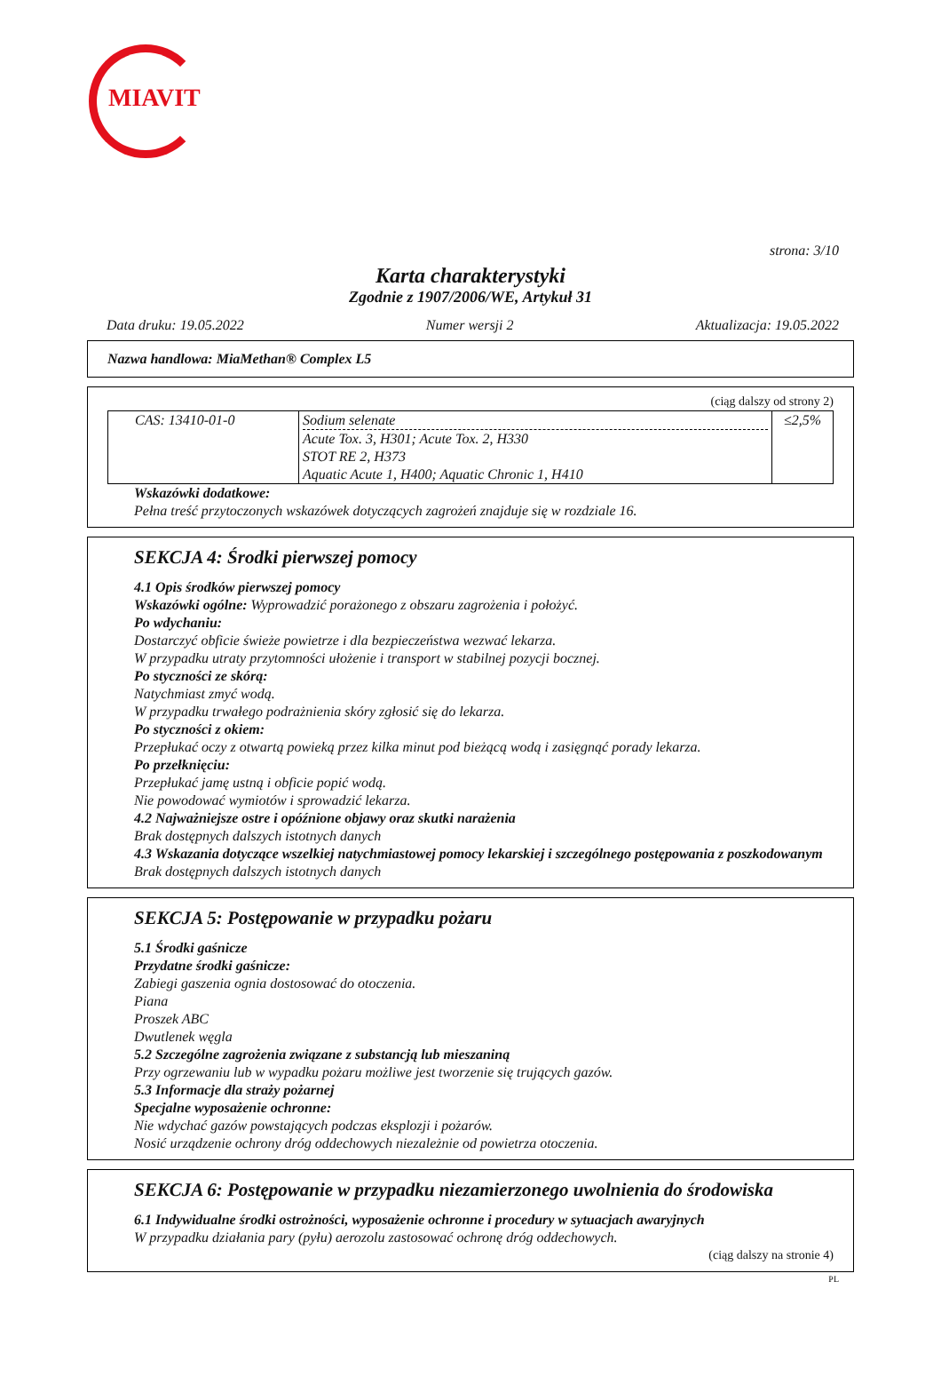MIAVIT
strona: 3/10
Karta charakterystyki
Zgodnie z 1907/2006/WE, Artykuł 31
Data druku: 19.05.2022 Numer wersji 2 Aktualizacja: 19.05.2022
Nazwa handlowa: MiaMethan® Complex L5
(ciąg dalszy od strony 2)
| CAS: 13410-01-0 | Sodium selenate Acute Tox. 3, H301; Acute Tox. 2, H330 STOT RE 2, H373 Aquatic Acute 1, H400; Aquatic Chronic 1, H410 | ≤2,5% |
Wskazówki dodatkowe:
Pełna treść przytoczonych wskazówek dotyczących zagrożeń znajduje się w rozdziale 16.
SEKCJA 4: Środki pierwszej pomocy
4.1 Opis środków pierwszej pomocy
Wskazówki ogólne: Wyprowadzić porażonego z obszaru zagrożenia i położyć.
Po wdychaniu:
Dostarczyć obficie świeże powietrze i dla bezpieczeństwa wezwać lekarza.
W przypadku utraty przytomności ułożenie i transport w stabilnej pozycji bocznej.
Po styczności ze skórą:
Natychmiast zmyć wodą.
W przypadku trwałego podrażnienia skóry zgłosić się do lekarza.
Po styczności z okiem:
Przepłukać oczy z otwartą powieką przez kilka minut pod bieżącą wodą i zasięgnąć porady lekarza.
Po przełknięciu:
Przepłukać jamę ustną i obficie popić wodą.
Nie powodować wymiotów i sprowadzić lekarza.
4.2 Najważniejsze ostre i opóźnione objawy oraz skutki narażenia
Brak dostępnych dalszych istotnych danych
4.3 Wskazania dotyczące wszelkiej natychmiastowej pomocy lekarskiej i szczególnego postępowania z poszkodowanym
Brak dostępnych dalszych istotnych danych
SEKCJA 5: Postępowanie w przypadku pożaru
5.1 Środki gaśnicze
Przydatne środki gaśnicze:
Zabiegi gaszenia ognia dostosować do otoczenia.
Piana
Proszek ABC
Dwutlenek węgla
5.2 Szczególne zagrożenia związane z substancją lub mieszaniną
Przy ogrzewaniu lub w wypadku pożaru możliwe jest tworzenie się trujących gazów.
5.3 Informacje dla straży pożarnej
Specjalne wyposażenie ochronne:
Nie wdychać gazów powstających podczas eksplozji i pożarów.
Nosić urządzenie ochrony dróg oddechowych niezależnie od powietrza otoczenia.
SEKCJA 6: Postępowanie w przypadku niezamierzonego uwolnienia do środowiska
6.1 Indywidualne środki ostrożności, wyposażenie ochronne i procedury w sytuacjach awaryjnych
W przypadku działania pary (pyłu) aerozolu zastosować ochronę dróg oddechowych.
(ciąg dalszy na stronie 4)
PL